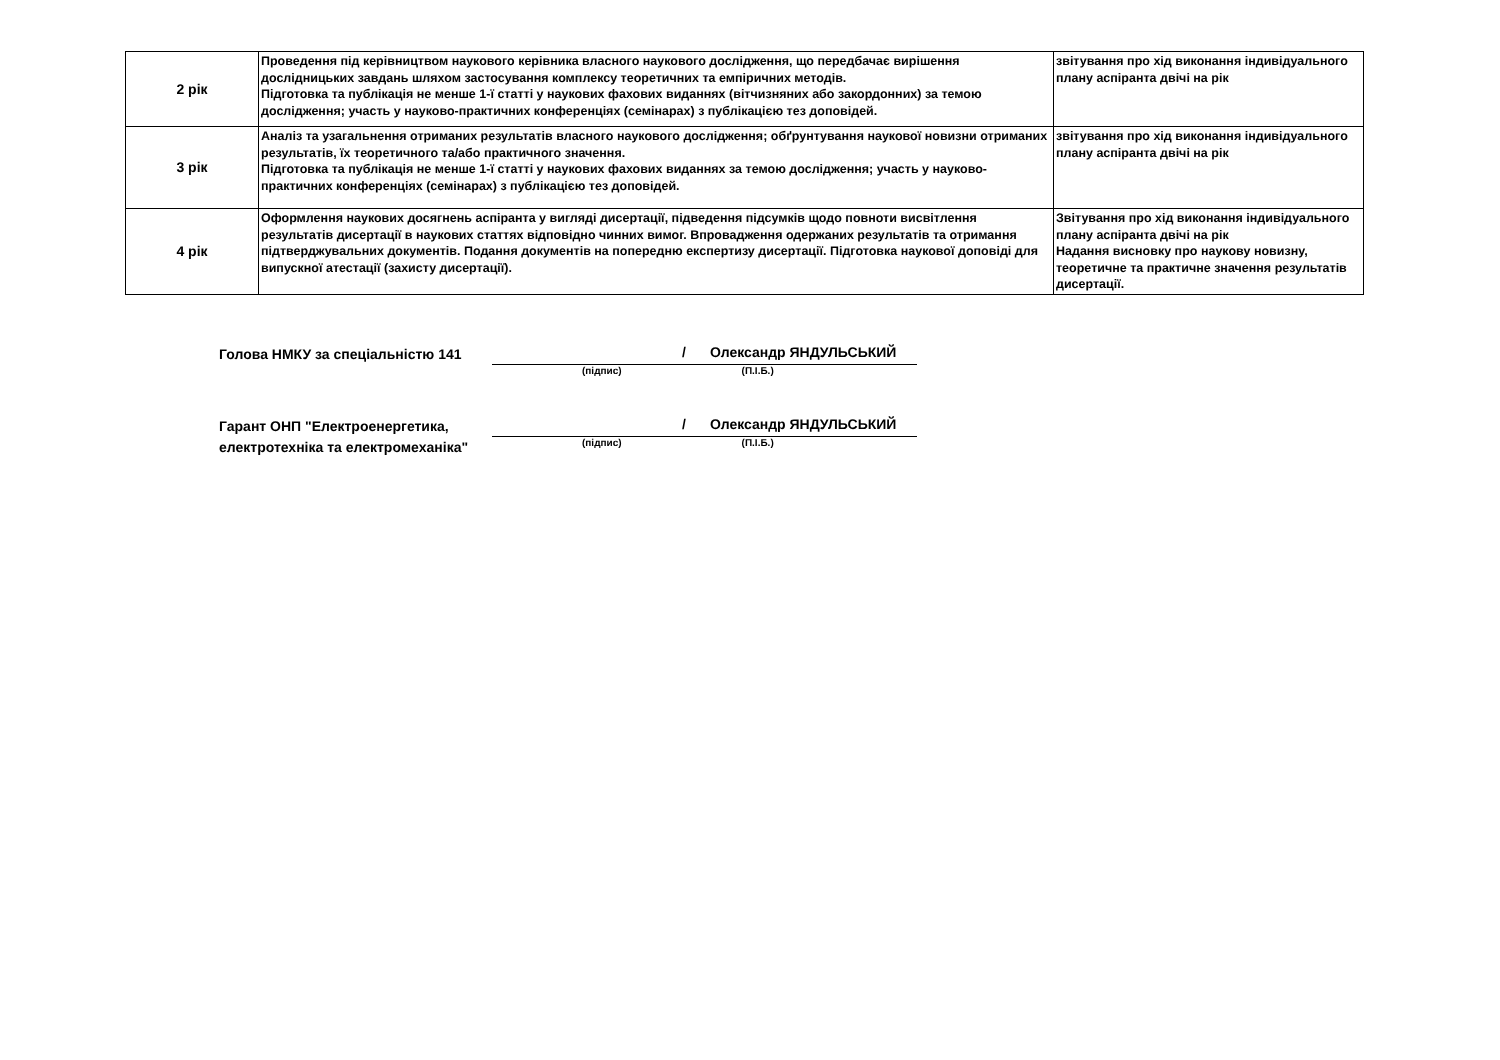| 2 рік | Проведення під керівництвом наукового керівника власного наукового дослідження, що передбачає вирішення дослідницьких завдань шляхом застосування комплексу теоретичних та емпіричних методів. Підготовка та публікація не менше 1-ї статті у наукових фахових виданнях (вітчизняних або закордонних) за темою дослідження; участь у науково-практичних конференціях (семінарах) з публікацією тез доповідей. | звітування про хід виконання індивідуального плану аспіранта двічі на рік |
| 3 рік | Аналіз та узагальнення отриманих результатів власного наукового дослідження; обґрунтування наукової новизни отриманих результатів, їх теоретичного та/або практичного значення. Підготовка та публікація не менше 1-ї статті у наукових фахових виданнях за темою дослідження; участь у науково-практичних конференціях (семінарах) з публікацією тез доповідей. | звітування про хід виконання індивідуального плану аспіранта двічі на рік |
| 4 рік | Оформлення наукових досягнень аспіранта у вигляді дисертації, підведення підсумків щодо повноти висвітлення результатів дисертації в наукових статтях відповідно чинних вимог. Впровадження одержаних результатів та отримання підтверджувальних документів. Подання документів на попередню експертизу дисертації. Підготовка наукової доповіді для випускної атестації (захисту дисертації). | Звітування про хід виконання індивідуального плану аспіранта двічі на рік Надання висновку про наукову новизну, теоретичне та практичне значення результатів дисертації. |
Голова НМКУ за спеціальністю 141
/ Олександр ЯНДУЛЬСЬКИЙ
(підпис) (П.І.Б.)
Гарант ОНП "Електроенергетика, електротехніка та електромеханіка"
/ Олександр ЯНДУЛЬСЬКИЙ
(підпис) (П.І.Б.)